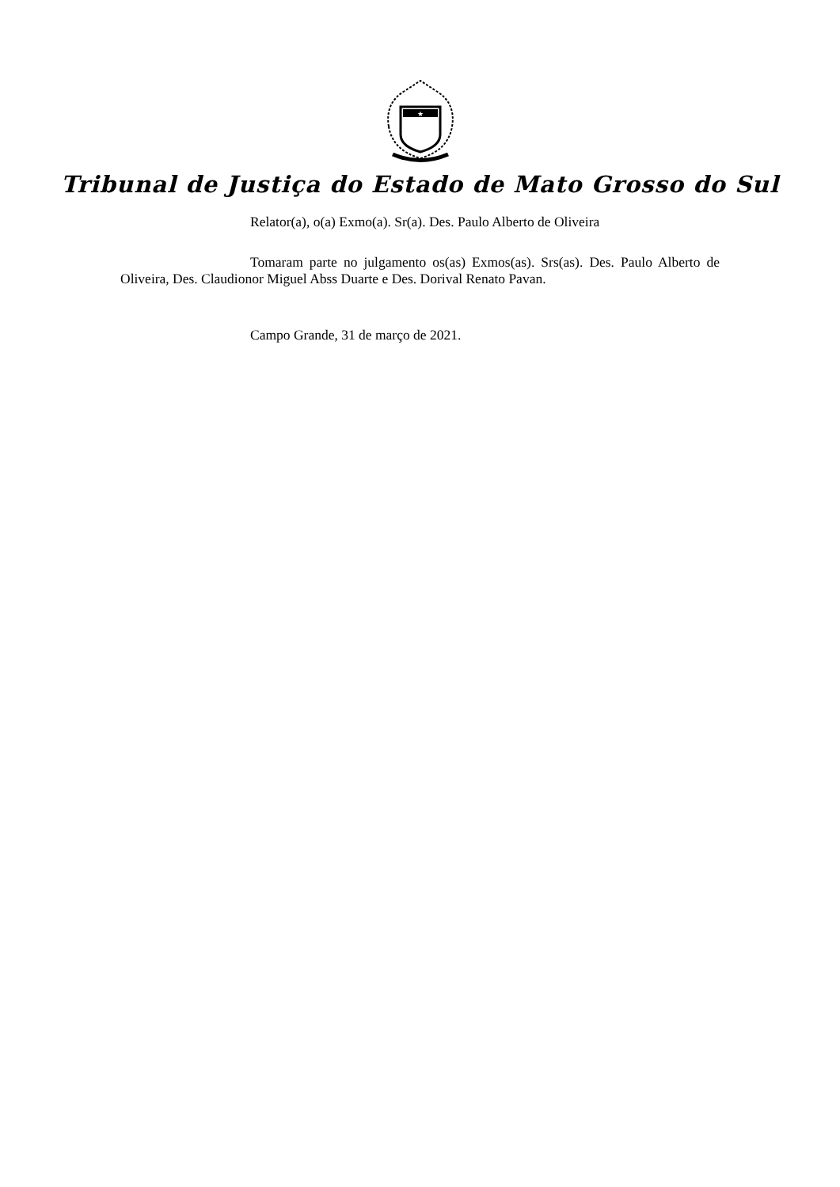★
Tribunal de Justiça do Estado de Mato Grosso do Sul
Relator(a), o(a) Exmo(a). Sr(a). Des. Paulo Alberto de Oliveira
Tomaram parte no julgamento os(as) Exmos(as). Srs(as). Des. Paulo Alberto de Oliveira, Des. Claudionor Miguel Abss Duarte e Des. Dorival Renato Pavan.
Campo Grande, 31 de março de 2021.